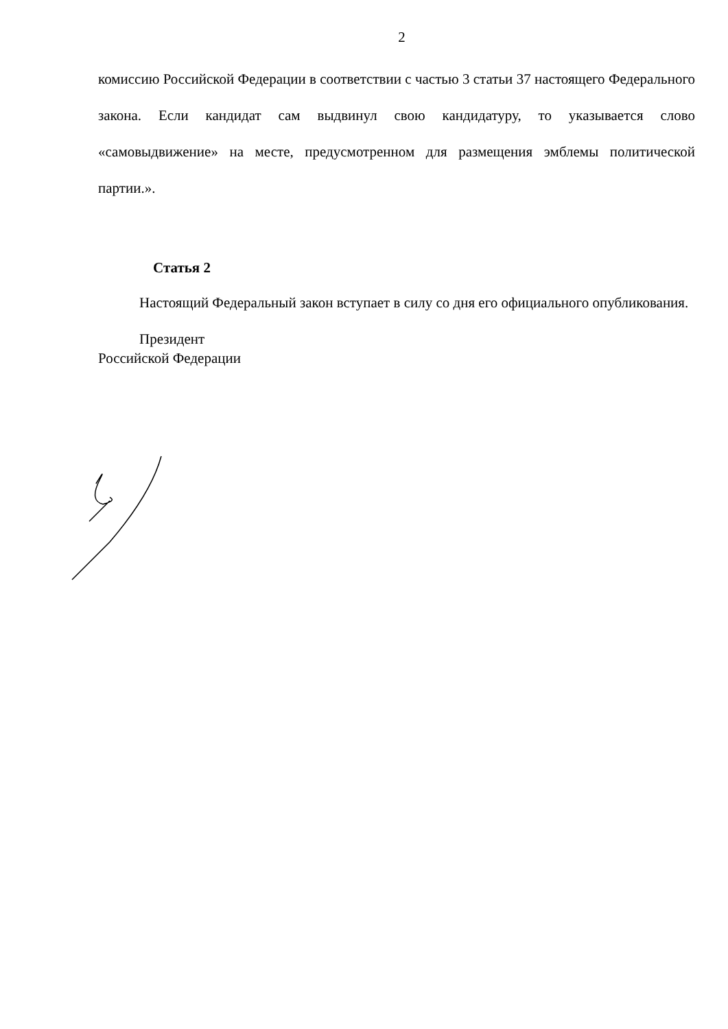2
комиссию Российской Федерации в соответствии с частью 3 статьи 37 настоящего Федерального закона. Если кандидат сам выдвинул свою кандидатуру, то указывается слово «самовыдвижение» на месте, предусмотренном для размещения эмблемы политической партии.».
Статья 2
Настоящий Федеральный закон вступает в силу со дня его официального опубликования.
Президент
Российской Федерации